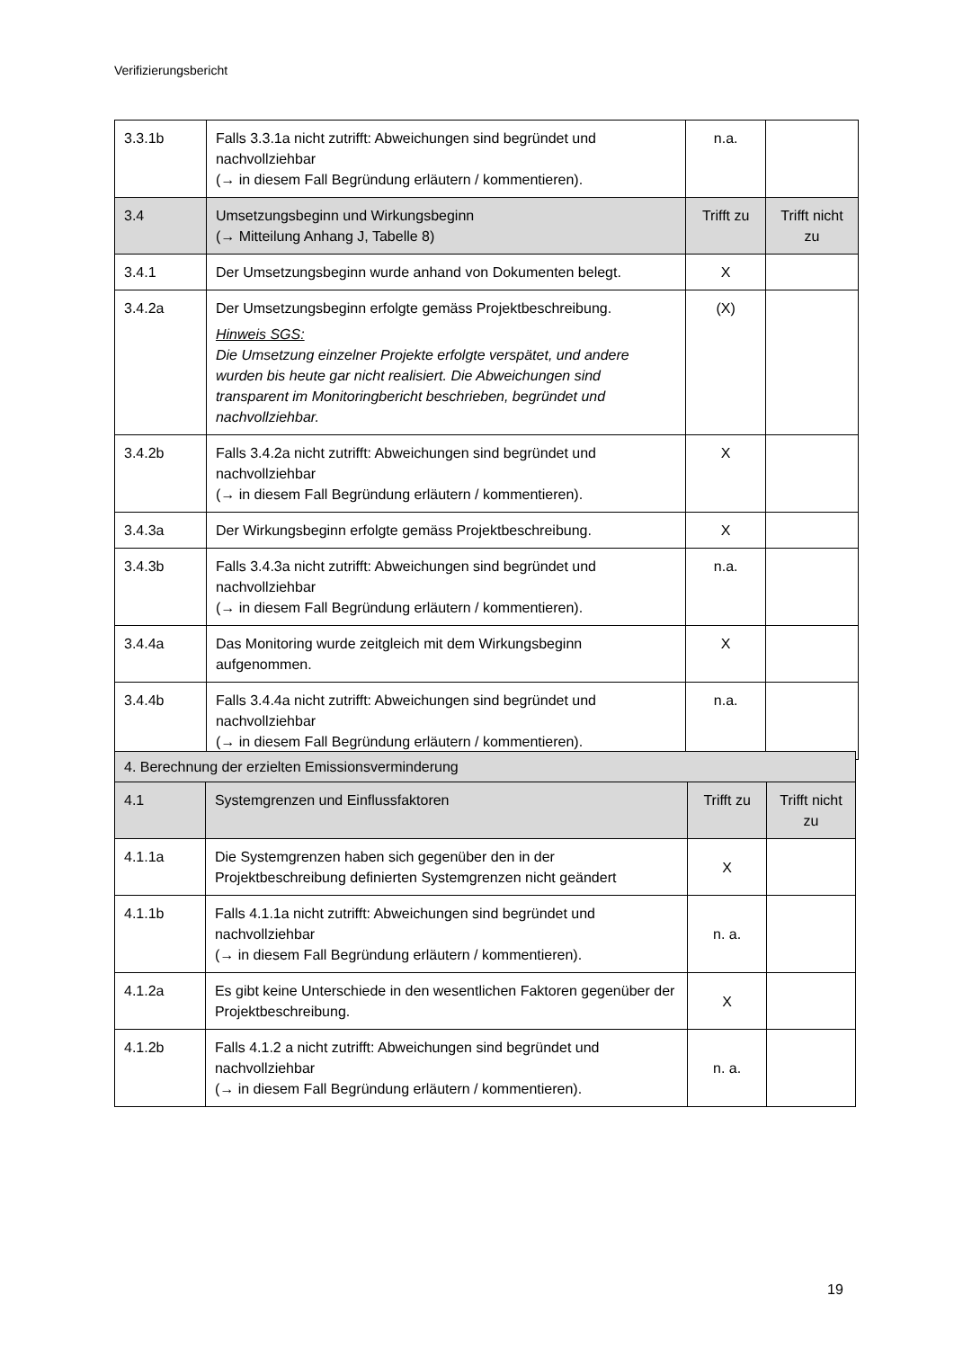Verifizierungsbericht
| 3.3.1b | Falls 3.3.1a nicht zutrifft: Abweichungen sind begründet und nachvollziehbar (→ in diesem Fall Begründung erläutern / kommentieren). | n.a. | |
| 3.4 | Umsetzungsbeginn und Wirkungsbeginn (→ Mitteilung Anhang J, Tabelle 8) | Trifft zu | Trifft nicht zu |
| 3.4.1 | Der Umsetzungsbeginn wurde anhand von Dokumenten belegt. | X | |
| 3.4.2a | Der Umsetzungsbeginn erfolgte gemäss Projektbeschreibung. Hinweis SGS: Die Umsetzung einzelner Projekte erfolgte verspätet, und andere wurden bis heute gar nicht realisiert. Die Abweichungen sind transparent im Monitoringbericht beschrieben, begründet und nachvollziehbar. | (X) | |
| 3.4.2b | Falls 3.4.2a nicht zutrifft: Abweichungen sind begründet und nachvollziehbar (→ in diesem Fall Begründung erläutern / kommentieren). | X | |
| 3.4.3a | Der Wirkungsbeginn erfolgte gemäss Projektbeschreibung. | X | |
| 3.4.3b | Falls 3.4.3a nicht zutrifft: Abweichungen sind begründet und nachvollziehbar (→ in diesem Fall Begründung erläutern / kommentieren). | n.a. | |
| 3.4.4a | Das Monitoring wurde zeitgleich mit dem Wirkungsbeginn aufgenommen. | X | |
| 3.4.4b | Falls 3.4.4a nicht zutrifft: Abweichungen sind begründet und nachvollziehbar (→ in diesem Fall Begründung erläutern / kommentieren). | n.a. | |
| 4. Berechnung der erzielten Emissionsverminderung | | | |
| 4.1 | Systemgrenzen und Einflussfaktoren | Trifft zu | Trifft nicht zu |
| 4.1.1a | Die Systemgrenzen haben sich gegenüber den in der Projektbeschreibung definierten Systemgrenzen nicht geändert | X | |
| 4.1.1b | Falls 4.1.1a nicht zutrifft: Abweichungen sind begründet und nachvollziehbar (→ in diesem Fall Begründung erläutern / kommentieren). | n. a. | |
| 4.1.2a | Es gibt keine Unterschiede in den wesentlichen Faktoren gegenüber der Projektbeschreibung. | X | |
| 4.1.2b | Falls 4.1.2 a nicht zutrifft: Abweichungen sind begründet und nachvollziehbar (→ in diesem Fall Begründung erläutern / kommentieren). | n. a. | |
19